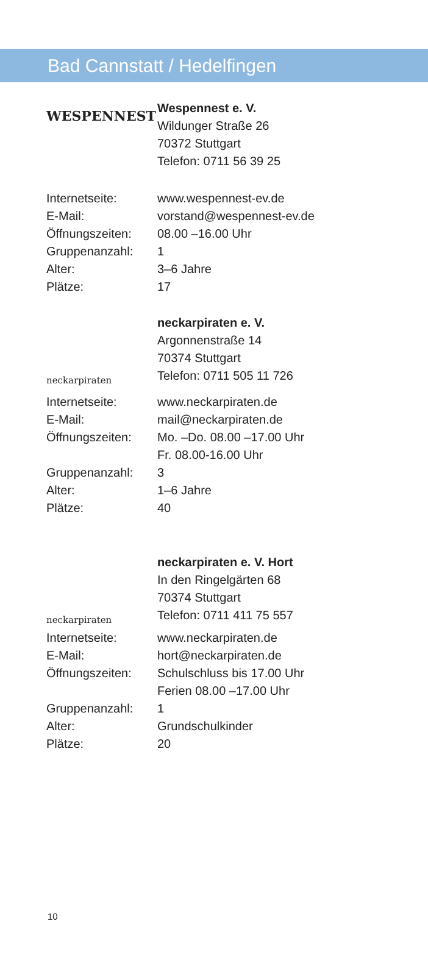Bad Cannstatt / Hedelfingen
WESPENNEST
Wespennest e. V.
Wildunger Straße 26
70372 Stuttgart
Telefon: 0711 56 39 25
| Internetseite: | www.wespennest-ev.de |
| E-Mail: | vorstand@wespennest-ev.de |
| Öffnungszeiten: | 08.00 –16.00 Uhr |
| Gruppenanzahl: | 1 |
| Alter: | 3–6 Jahre |
| Plätze: | 17 |
neckarpiraten
neckarpiraten e. V.
Argonnenstraße 14
70374 Stuttgart
Telefon: 0711 505 11 726
| Internetseite: | www.neckarpiraten.de |
| E-Mail: | mail@neckarpiraten.de |
| Öffnungszeiten: | Mo. –Do. 08.00 –17.00 Uhr Fr. 08.00-16.00 Uhr |
| Gruppenanzahl: | 3 |
| Alter: | 1–6 Jahre |
| Plätze: | 40 |
neckarpiraten
neckarpiraten e. V. Hort
In den Ringelgärten 68
70374 Stuttgart
Telefon: 0711 411 75 557
| Internetseite: | www.neckarpiraten.de |
| E-Mail: | hort@neckarpiraten.de |
| Öffnungszeiten: | Schulschluss bis 17.00 Uhr Ferien 08.00 –17.00 Uhr |
| Gruppenanzahl: | 1 |
| Alter: | Grundschulkinder |
| Plätze: | 20 |
10